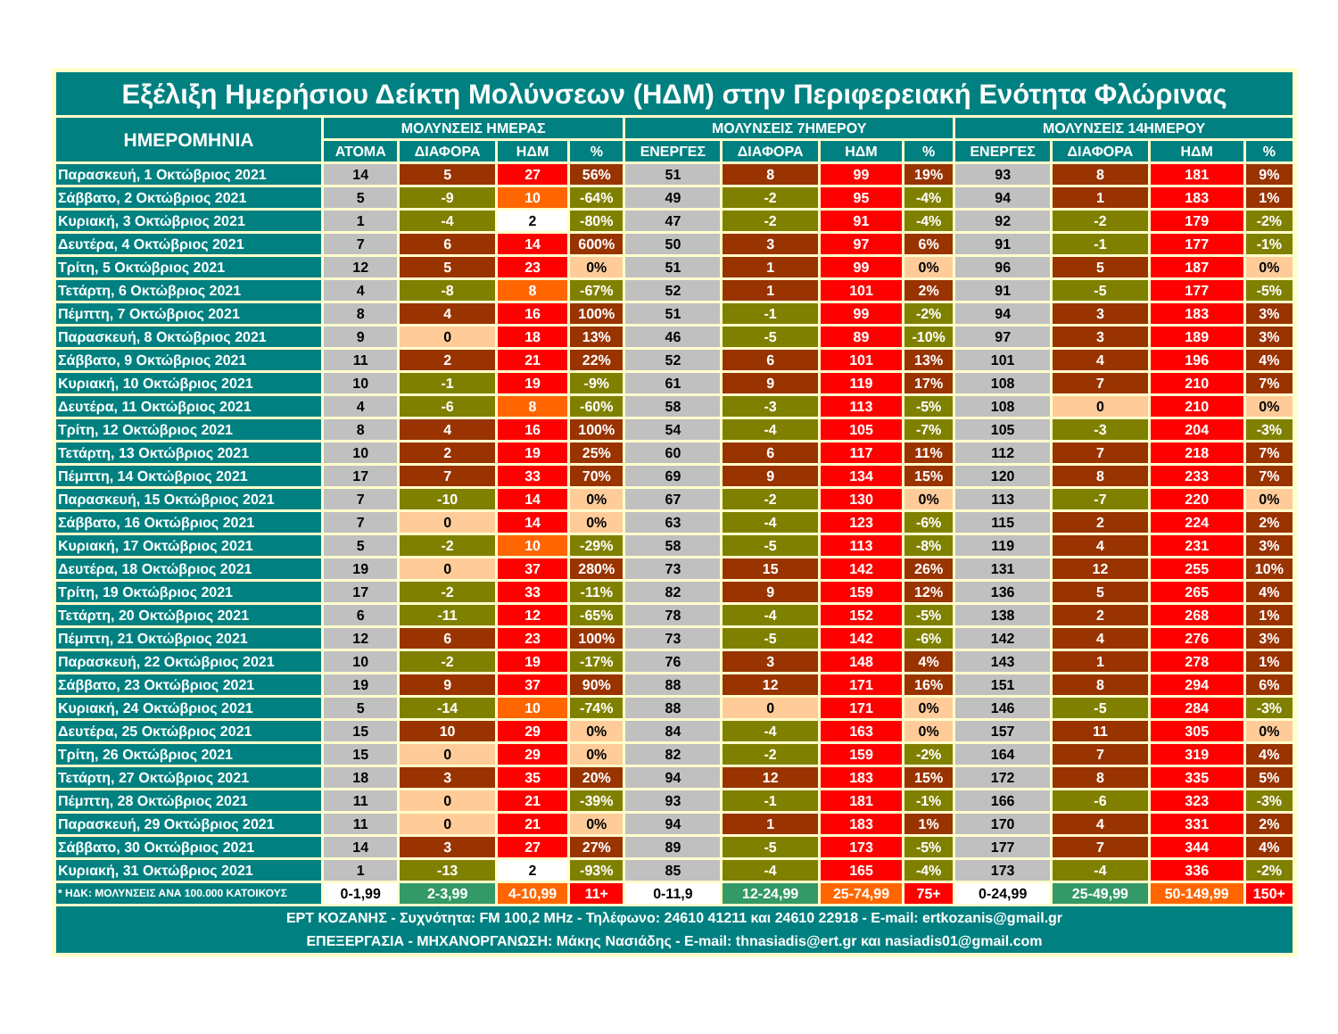| Εξέλιξη Ημερήσιου Δείκτη Μολύνσεων (ΗΔΜ) στην Περιφερειακή Ενότητα Φλώρινας | | | | | | | | | | | | |
| ΗΜΕΡΟΜΗΝΙΑ | ΜΟΛΥΝΣΕΙΣ ΗΜΕΡΑΣ | | | | ΜΟΛΥΝΣΕΙΣ 7ΗΜΕΡΟΥ | | | | ΜΟΛΥΝΣΕΙΣ 14ΗΜΕΡΟΥ | | | |
| | ΑΤΟΜΑ | ΔΙΑΦΟΡΑ | ΗΔΜ | % | ΕΝΕΡΓΕΣ | ΔΙΑΦΟΡΑ | ΗΔΜ | % | ΕΝΕΡΓΕΣ | ΔΙΑΦΟΡΑ | ΗΔΜ | % |
| Παρασκευή, 1 Οκτώβριος 2021 | 14 | 5 | 27 | 56% | 51 | 8 | 99 | 19% | 93 | 8 | 181 | 9% |
| Σάββατο, 2 Οκτώβριος 2021 | 5 | -9 | 10 | -64% | 49 | -2 | 95 | -4% | 94 | 1 | 183 | 1% |
| Κυριακή, 3 Οκτώβριος 2021 | 1 | -4 | 2 | -80% | 47 | -2 | 91 | -4% | 92 | -2 | 179 | -2% |
| Δευτέρα, 4 Οκτώβριος 2021 | 7 | 6 | 14 | 600% | 50 | 3 | 97 | 6% | 91 | -1 | 177 | -1% |
| Τρίτη, 5 Οκτώβριος 2021 | 12 | 5 | 23 | 0% | 51 | 1 | 99 | 0% | 96 | 5 | 187 | 0% |
| Τετάρτη, 6 Οκτώβριος 2021 | 4 | -8 | 8 | -67% | 52 | 1 | 101 | 2% | 91 | -5 | 177 | -5% |
| Πέμπτη, 7 Οκτώβριος 2021 | 8 | 4 | 16 | 100% | 51 | -1 | 99 | -2% | 94 | 3 | 183 | 3% |
| Παρασκευή, 8 Οκτώβριος 2021 | 9 | 0 | 18 | 13% | 46 | -5 | 89 | -10% | 97 | 3 | 189 | 3% |
| Σάββατο, 9 Οκτώβριος 2021 | 11 | 2 | 21 | 22% | 52 | 6 | 101 | 13% | 101 | 4 | 196 | 4% |
| Κυριακή, 10 Οκτώβριος 2021 | 10 | -1 | 19 | -9% | 61 | 9 | 119 | 17% | 108 | 7 | 210 | 7% |
| Δευτέρα, 11 Οκτώβριος 2021 | 4 | -6 | 8 | -60% | 58 | -3 | 113 | -5% | 108 | 0 | 210 | 0% |
| Τρίτη, 12 Οκτώβριος 2021 | 8 | 4 | 16 | 100% | 54 | -4 | 105 | -7% | 105 | -3 | 204 | -3% |
| Τετάρτη, 13 Οκτώβριος 2021 | 10 | 2 | 19 | 25% | 60 | 6 | 117 | 11% | 112 | 7 | 218 | 7% |
| Πέμπτη, 14 Οκτώβριος 2021 | 17 | 7 | 33 | 70% | 69 | 9 | 134 | 15% | 120 | 8 | 233 | 7% |
| Παρασκευή, 15 Οκτώβριος 2021 | 7 | -10 | 14 | 0% | 67 | -2 | 130 | 0% | 113 | -7 | 220 | 0% |
| Σάββατο, 16 Οκτώβριος 2021 | 7 | 0 | 14 | 0% | 63 | -4 | 123 | -6% | 115 | 2 | 224 | 2% |
| Κυριακή, 17 Οκτώβριος 2021 | 5 | -2 | 10 | -29% | 58 | -5 | 113 | -8% | 119 | 4 | 231 | 3% |
| Δευτέρα, 18 Οκτώβριος 2021 | 19 | 0 | 37 | 280% | 73 | 15 | 142 | 26% | 131 | 12 | 255 | 10% |
| Τρίτη, 19 Οκτώβριος 2021 | 17 | -2 | 33 | -11% | 82 | 9 | 159 | 12% | 136 | 5 | 265 | 4% |
| Τετάρτη, 20 Οκτώβριος 2021 | 6 | -11 | 12 | -65% | 78 | -4 | 152 | -5% | 138 | 2 | 268 | 1% |
| Πέμπτη, 21 Οκτώβριος 2021 | 12 | 6 | 23 | 100% | 73 | -5 | 142 | -6% | 142 | 4 | 276 | 3% |
| Παρασκευή, 22 Οκτώβριος 2021 | 10 | -2 | 19 | -17% | 76 | 3 | 148 | 4% | 143 | 1 | 278 | 1% |
| Σάββατο, 23 Οκτώβριος 2021 | 19 | 9 | 37 | 90% | 88 | 12 | 171 | 16% | 151 | 8 | 294 | 6% |
| Κυριακή, 24 Οκτώβριος 2021 | 5 | -14 | 10 | -74% | 88 | 0 | 171 | 0% | 146 | -5 | 284 | -3% |
| Δευτέρα, 25 Οκτώβριος 2021 | 15 | 10 | 29 | 0% | 84 | -4 | 163 | 0% | 157 | 11 | 305 | 0% |
| Τρίτη, 26 Οκτώβριος 2021 | 15 | 0 | 29 | 0% | 82 | -2 | 159 | -2% | 164 | 7 | 319 | 4% |
| Τετάρτη, 27 Οκτώβριος 2021 | 18 | 3 | 35 | 20% | 94 | 12 | 183 | 15% | 172 | 8 | 335 | 5% |
| Πέμπτη, 28 Οκτώβριος 2021 | 11 | 0 | 21 | -39% | 93 | -1 | 181 | -1% | 166 | -6 | 323 | -3% |
| Παρασκευή, 29 Οκτώβριος 2021 | 11 | 0 | 21 | 0% | 94 | 1 | 183 | 1% | 170 | 4 | 331 | 2% |
| Σάββατο, 30 Οκτώβριος 2021 | 14 | 3 | 27 | 27% | 89 | -5 | 173 | -5% | 177 | 7 | 344 | 4% |
| Κυριακή, 31 Οκτώβριος 2021 | 1 | -13 | 2 | -93% | 85 | -4 | 165 | -4% | 173 | -4 | 336 | -2% |
| * ΗΔΚ: ΜΟΛΥΝΣΕΙΣ ΑΝΑ 100.000 ΚΑΤΟΙΚΟΥΣ | 0-1,99 | 2-3,99 | 4-10,99 | 11+ | 0-11,9 | 12-24,99 | 25-74,99 | 75+ | 0-24,99 | 25-49,99 | 50-149,99 | 150+ |
| ΕΡΤ ΚΟΖΑΝΗΣ - Συχνότητα: FM 100,2 MHz - Τηλέφωνο: 24610 41211 και 24610 22918 - E-mail: ertkozanis@gmail.gr ΕΠΕΞΕΡΓΑΣΙΑ - ΜΗΧΑΝΟΡΓΑΝΩΣΗ: Μάκης Νασιάδης - E-mail: thnasiadis@ert.gr και nasiadis01@gmail.com | | | | | | | | | | | | |